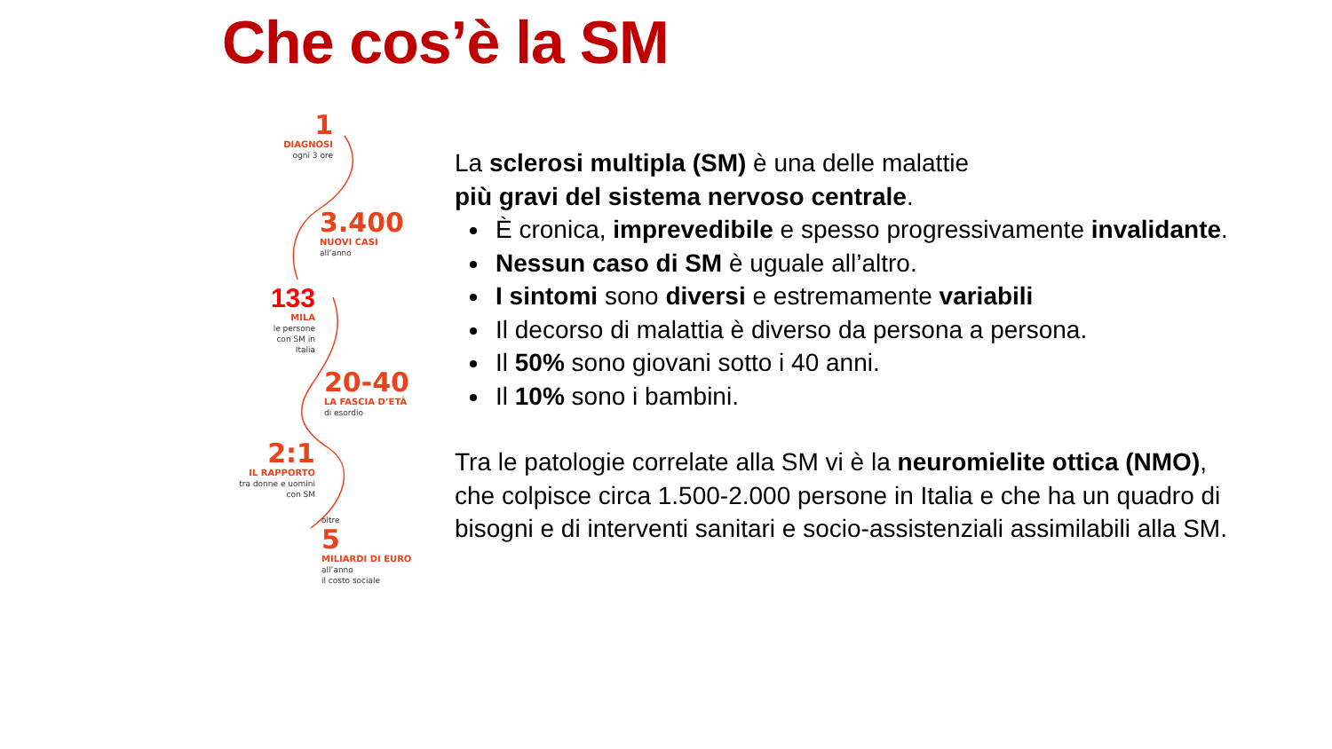Che cos’è la SM
1
DIAGNOSI
ogni 3 ore
3.400
NUOVI CASI
all’anno
133
MILA
le persone con SM in Italia
20-40
LA FASCIA D’ETÀ
di esordio
2:1
IL RAPPORTO
tra donne e uomini con SM
oltre
5
MILIARDI DI EURO
all’anno
il costo sociale
La sclerosi multipla (SM) è una delle malattie
più gravi del sistema nervoso centrale.
È cronica, imprevedibile e spesso progressivamente invalidante.
Nessun caso di SM è uguale all’altro.
I sintomi sono diversi e estremamente variabili
Il decorso di malattia è diverso da persona a persona.
Il 50% sono giovani sotto i 40 anni.
Il 10% sono i bambini.
Tra le patologie correlate alla SM vi è la neuromielite ottica (NMO), che colpisce circa 1.500-2.000 persone in Italia e che ha un quadro di bisogni e di interventi sanitari e socio-assistenziali assimilabili alla SM.